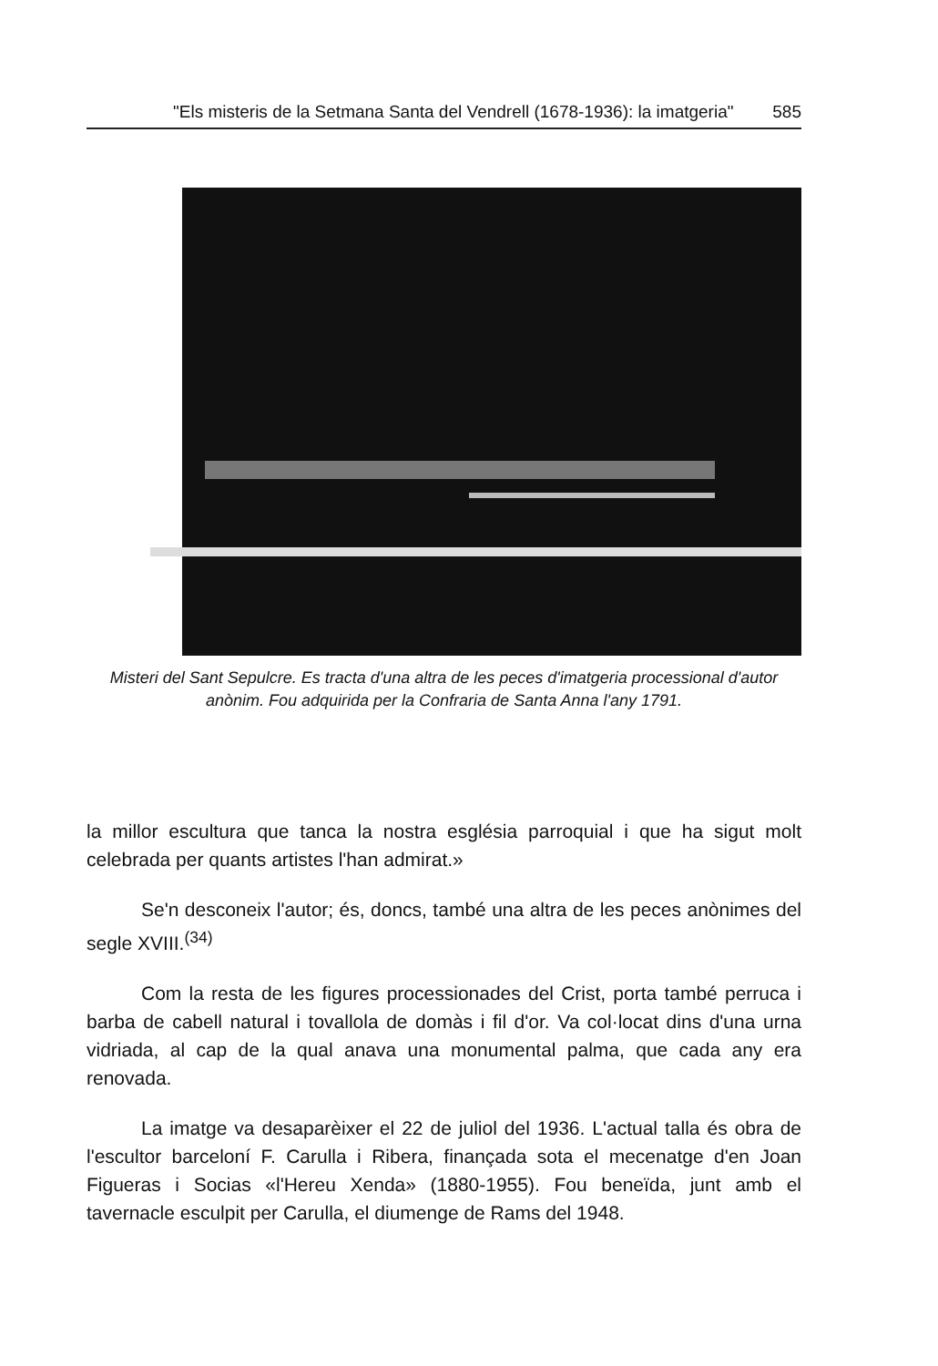"Els misteris de la Setmana Santa del Vendrell (1678-1936): la imatgeria" 585
Misteri del Sant Sepulcre. Es tracta d'una altra de les peces d'imatgeria processional d'autor anònim. Fou adquirida per la Confraria de Santa Anna l'any 1791.
la millor escultura que tanca la nostra església parroquial i que ha sigut molt celebrada per quants artistes l'han admirat.»
Se'n desconeix l'autor; és, doncs, també una altra de les peces anònimes del segle XVIII.<sup>(34)</sup>
Com la resta de les figures processionades del Crist, porta també perruca i barba de cabell natural i tovallola de domàs i fil d'or. Va col·locat dins d'una urna vidriada, al cap de la qual anava una monumental palma, que cada any era renovada.
La imatge va desaparèixer el 22 de juliol del 1936. L'actual talla és obra de l'escultor barceloní F. Carulla i Ribera, finançada sota el mecenatge d'en Joan Figueras i Socias «l'Hereu Xenda» (1880-1955). Fou beneïda, junt amb el tavernacle esculpit per Carulla, el diumenge de Rams del 1948.